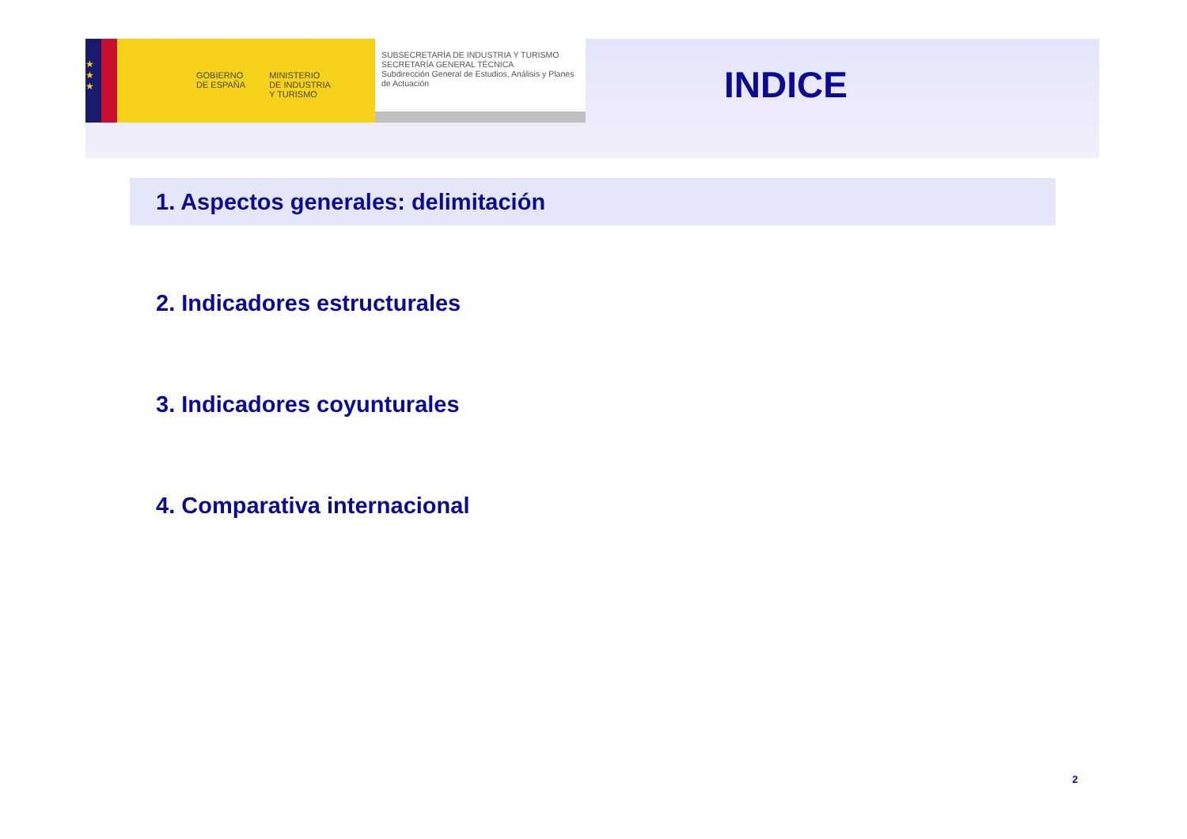★
★
★
GOBIERNO
DE ESPAÑA
MINISTERIO
DE INDUSTRIA
Y TURISMO
SUBSECRETARÍA DE INDUSTRIA Y TURISMO
SECRETARÍA GENERAL TÉCNICA
Subdirección General de Estudios, Análisis y Planes de Actuación
INDICE
1. Aspectos generales: delimitación
2. Indicadores estructurales
3. Indicadores coyunturales
4. Comparativa internacional
2